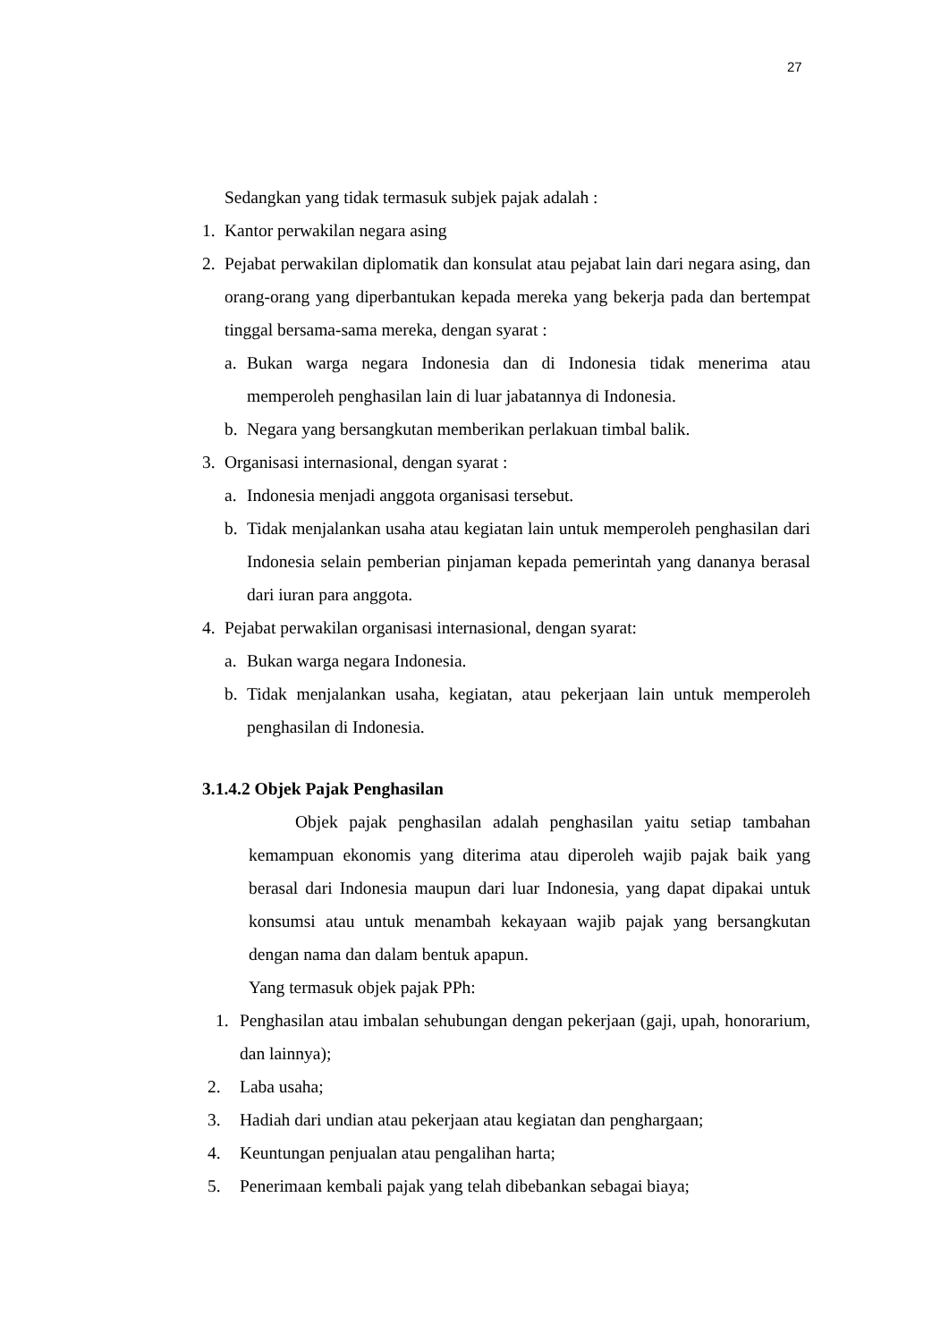27
Sedangkan yang tidak termasuk subjek pajak adalah :
1. Kantor perwakilan negara asing
2. Pejabat perwakilan diplomatik dan konsulat atau pejabat lain dari negara asing, dan orang-orang yang diperbantukan kepada mereka yang bekerja pada dan bertempat tinggal bersama-sama mereka, dengan syarat :
a. Bukan warga negara Indonesia dan di Indonesia tidak menerima atau memperoleh penghasilan lain di luar jabatannya di Indonesia.
b. Negara yang bersangkutan memberikan perlakuan timbal balik.
3. Organisasi internasional, dengan syarat :
a. Indonesia menjadi anggota organisasi tersebut.
b. Tidak menjalankan usaha atau kegiatan lain untuk memperoleh penghasilan dari Indonesia selain pemberian pinjaman kepada pemerintah yang dananya berasal dari iuran para anggota.
4. Pejabat perwakilan organisasi internasional, dengan syarat:
a. Bukan warga negara Indonesia.
b. Tidak menjalankan usaha, kegiatan, atau pekerjaan lain untuk memperoleh penghasilan di Indonesia.
3.1.4.2 Objek Pajak Penghasilan
Objek pajak penghasilan adalah penghasilan yaitu setiap tambahan kemampuan ekonomis yang diterima atau diperoleh wajib pajak baik yang berasal dari Indonesia maupun dari luar Indonesia, yang dapat dipakai untuk konsumsi atau untuk menambah kekayaan wajib pajak yang bersangkutan dengan nama dan dalam bentuk apapun.
Yang termasuk objek pajak PPh:
1. Penghasilan atau imbalan sehubungan dengan pekerjaan (gaji, upah, honorarium, dan lainnya);
2. Laba usaha;
3. Hadiah dari undian atau pekerjaan atau kegiatan dan penghargaan;
4. Keuntungan penjualan atau pengalihan harta;
5. Penerimaan kembali pajak yang telah dibebankan sebagai biaya;